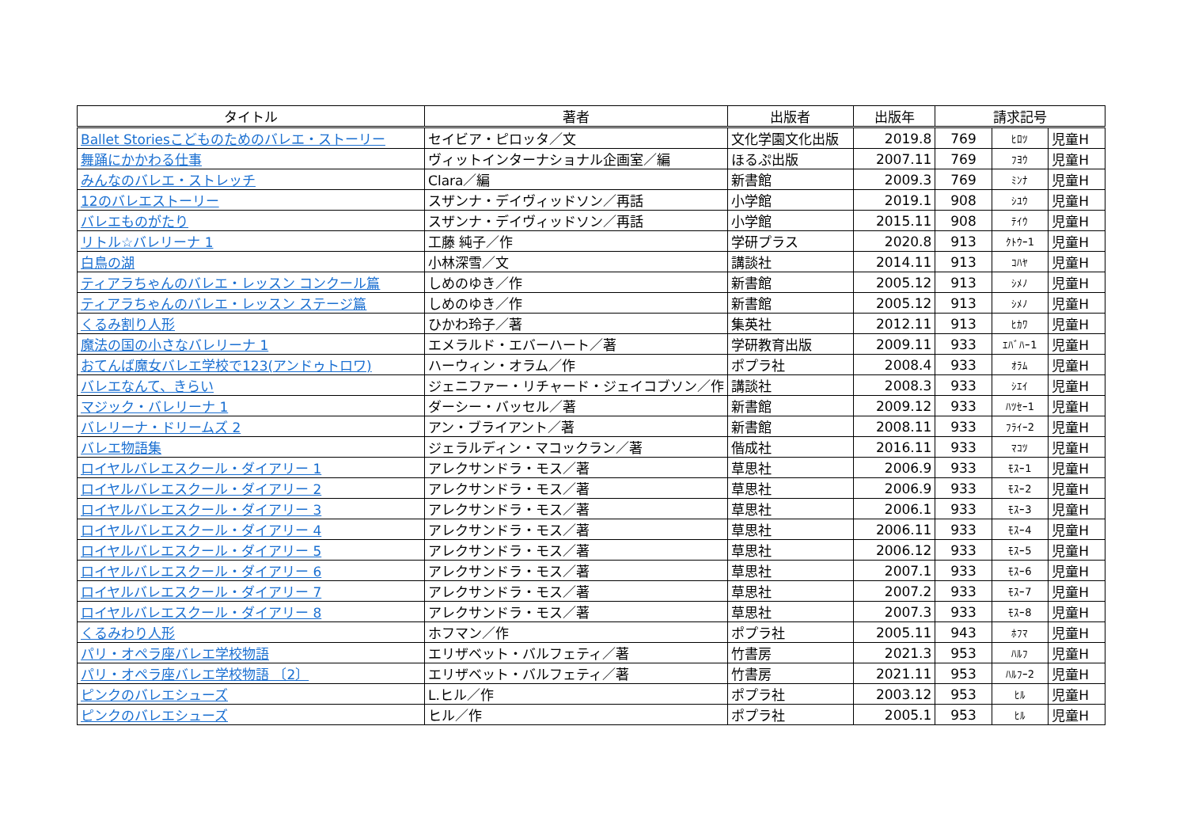| タイトル | 著者 | 出版者 | 出版年 | 請求記号 | | |
| --- | --- | --- | --- | --- | --- | --- |
| Ballet Storiesこどものためのバレエ・ストーリー | セイビア・ピロッタ／文 | 文化学園文化出版 | 2019.8 | 769 | ﾋﾛﾂ | 児童H |
| 舞踊にかかわる仕事 | ヴィットインターナショナル企画室／編 | ほるぷ出版 | 2007.11 | 769 | ﾌﾖｳ | 児童H |
| みんなのバレエ・ストレッチ | Clara／編 | 新書館 | 2009.3 | 769 | ﾐﾝﾅ | 児童H |
| 12のバレエストーリー | スザンナ・デイヴィッドソン／再話 | 小学館 | 2019.1 | 908 | ｼﾕｳ | 児童H |
| バレエものがたり | スザンナ・デイヴィッドソン／再話 | 小学館 | 2015.11 | 908 | ﾃｲｳ | 児童H |
| リトル☆バレリーナ 1 | 工藤 純子／作 | 学研プラス | 2020.8 | 913 | ｸﾄｳｰ1 | 児童H |
| 白鳥の湖 | 小林深雪／文 | 講談社 | 2014.11 | 913 | ｺﾊﾔ | 児童H |
| ティアラちゃんのバレエ・レッスン コンクール篇 | しめのゆき／作 | 新書館 | 2005.12 | 913 | ｼﾒﾉ | 児童H |
| ティアラちゃんのバレエ・レッスン ステージ篇 | しめのゆき／作 | 新書館 | 2005.12 | 913 | ｼﾒﾉ | 児童H |
| くるみ割り人形 | ひかわ玲子／著 | 集英社 | 2012.11 | 913 | ﾋｶﾜ | 児童H |
| 魔法の国の小さなバレリーナ 1 | エメラルド・エバーハート／著 | 学研教育出版 | 2009.11 | 933 | ｴﾊﾞﾊｰ1 | 児童H |
| おてんば魔女バレエ学校で123(アンドゥトロワ) | ハーウィン・オラム／作 | ポプラ社 | 2008.4 | 933 | ｵﾗﾑ | 児童H |
| バレエなんて、きらい | ジェニファー・リチャード・ジェイコブソン／作 | 講談社 | 2008.3 | 933 | ｼｴｲ | 児童H |
| マジック・バレリーナ 1 | ダーシー・バッセル／著 | 新書館 | 2009.12 | 933 | ﾊﾂｾｰ1 | 児童H |
| バレリーナ・ドリームズ 2 | アン・ブライアント／著 | 新書館 | 2008.11 | 933 | ﾌﾗｲｰ2 | 児童H |
| バレエ物語集 | ジェラルディン・マコックラン／著 | 偕成社 | 2016.11 | 933 | ﾏｺﾂ | 児童H |
| ロイヤルバレエスクール・ダイアリー 1 | アレクサンドラ・モス／著 | 草思社 | 2006.9 | 933 | ﾓｽｰ1 | 児童H |
| ロイヤルバレエスクール・ダイアリー 2 | アレクサンドラ・モス／著 | 草思社 | 2006.9 | 933 | ﾓｽｰ2 | 児童H |
| ロイヤルバレエスクール・ダイアリー 3 | アレクサンドラ・モス／著 | 草思社 | 2006.1 | 933 | ﾓｽｰ3 | 児童H |
| ロイヤルバレエスクール・ダイアリー 4 | アレクサンドラ・モス／著 | 草思社 | 2006.11 | 933 | ﾓｽｰ4 | 児童H |
| ロイヤルバレエスクール・ダイアリー 5 | アレクサンドラ・モス／著 | 草思社 | 2006.12 | 933 | ﾓｽｰ5 | 児童H |
| ロイヤルバレエスクール・ダイアリー 6 | アレクサンドラ・モス／著 | 草思社 | 2007.1 | 933 | ﾓｽｰ6 | 児童H |
| ロイヤルバレエスクール・ダイアリー 7 | アレクサンドラ・モス／著 | 草思社 | 2007.2 | 933 | ﾓｽｰ7 | 児童H |
| ロイヤルバレエスクール・ダイアリー 8 | アレクサンドラ・モス／著 | 草思社 | 2007.3 | 933 | ﾓｽｰ8 | 児童H |
| くるみわり人形 | ホフマン／作 | ポプラ社 | 2005.11 | 943 | ﾎﾌﾏ | 児童H |
| パリ・オペラ座バレエ学校物語 | エリザベット・バルフェティ／著 | 竹書房 | 2021.3 | 953 | ﾊﾙﾌ | 児童H |
| パリ・オペラ座バレエ学校物語 〔2〕 | エリザベット・バルフェティ／著 | 竹書房 | 2021.11 | 953 | ﾊﾙﾌｰ2 | 児童H |
| ピンクのバレエシューズ | L.ヒル／作 | ポプラ社 | 2003.12 | 953 | ﾋﾙ | 児童H |
| ピンクのバレエシューズ | ヒル／作 | ポプラ社 | 2005.1 | 953 | ﾋﾙ | 児童H |